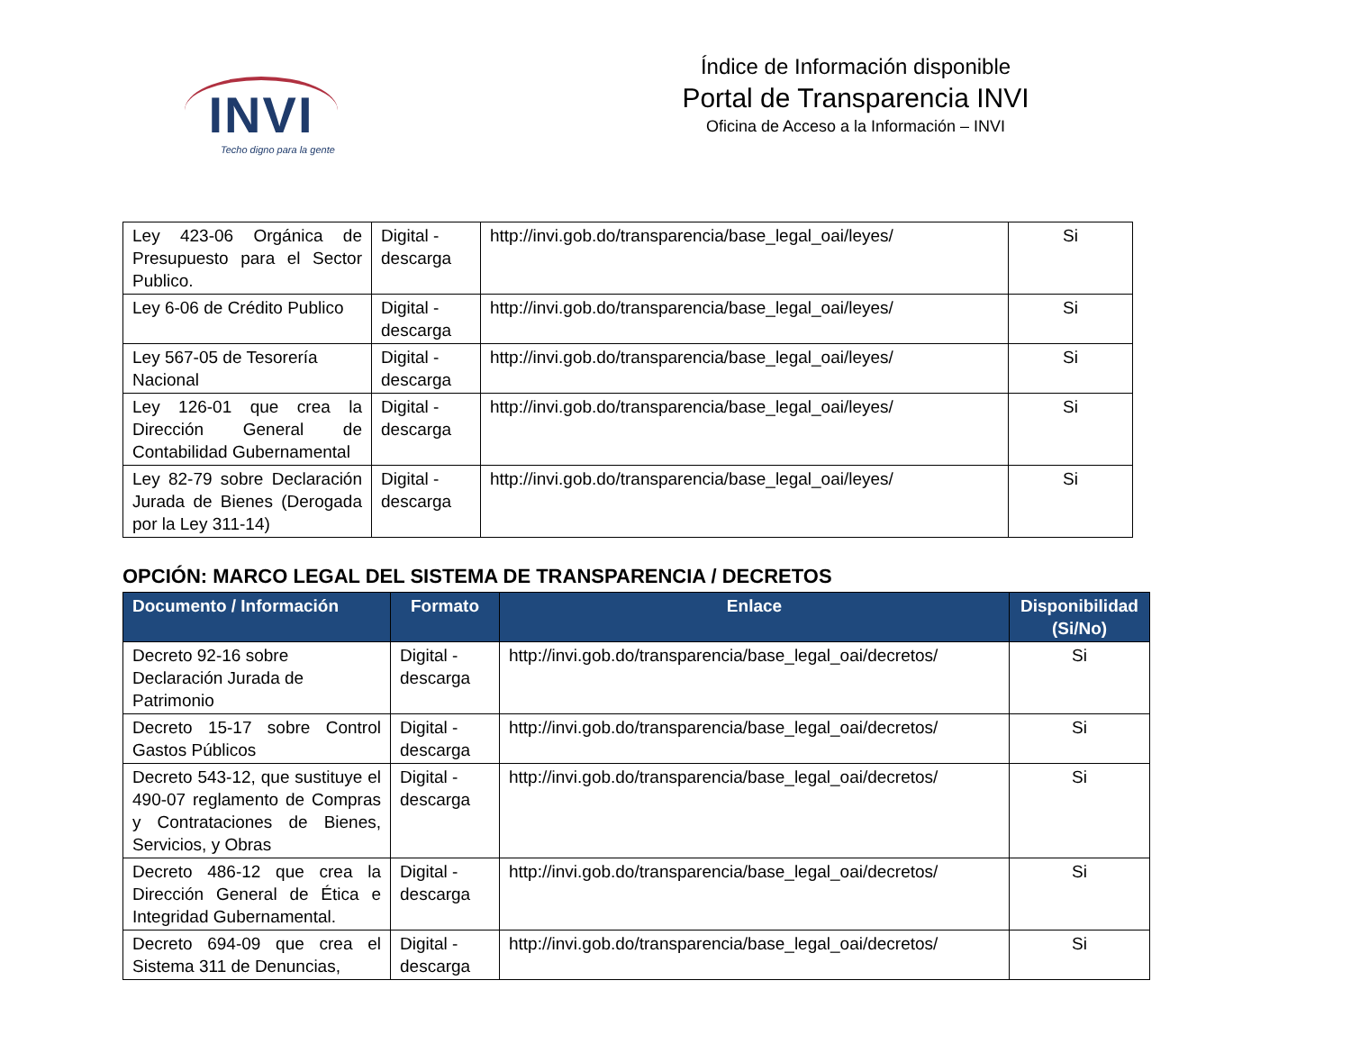INVI
Techo digno para la gente
Índice de Información disponible
Portal de Transparencia INVI
Oficina de Acceso a la Información – INVI
| Ley 423-06 Orgánica de Presupuesto para el Sector Publico. | Digital - descarga | http://invi.gob.do/transparencia/base_legal_oai/leyes/ | Si |
| Ley 6-06 de Crédito Publico | Digital - descarga | http://invi.gob.do/transparencia/base_legal_oai/leyes/ | Si |
| Ley 567-05 de Tesorería Nacional | Digital - descarga | http://invi.gob.do/transparencia/base_legal_oai/leyes/ | Si |
| Ley 126-01 que crea la Dirección General de Contabilidad Gubernamental | Digital - descarga | http://invi.gob.do/transparencia/base_legal_oai/leyes/ | Si |
| Ley 82-79 sobre Declaración Jurada de Bienes (Derogada por la Ley 311-14) | Digital - descarga | http://invi.gob.do/transparencia/base_legal_oai/leyes/ | Si |
OPCIÓN: MARCO LEGAL DEL SISTEMA DE TRANSPARENCIA / DECRETOS
| Documento / Información | Formato | Enlace | Disponibilidad (Si/No) |
| --- | --- | --- | --- |
| Decreto 92-16 sobre Declaración Jurada de Patrimonio | Digital - descarga | http://invi.gob.do/transparencia/base_legal_oai/decretos/ | Si |
| Decreto 15-17 sobre Control Gastos Públicos | Digital - descarga | http://invi.gob.do/transparencia/base_legal_oai/decretos/ | Si |
| Decreto 543-12, que sustituye el 490-07 reglamento de Compras y Contrataciones de Bienes, Servicios, y Obras | Digital - descarga | http://invi.gob.do/transparencia/base_legal_oai/decretos/ | Si |
| Decreto 486-12 que crea la Dirección General de Ética e Integridad Gubernamental. | Digital - descarga | http://invi.gob.do/transparencia/base_legal_oai/decretos/ | Si |
| Decreto 694-09 que crea el Sistema 311 de Denuncias, | Digital - descarga | http://invi.gob.do/transparencia/base_legal_oai/decretos/ | Si |